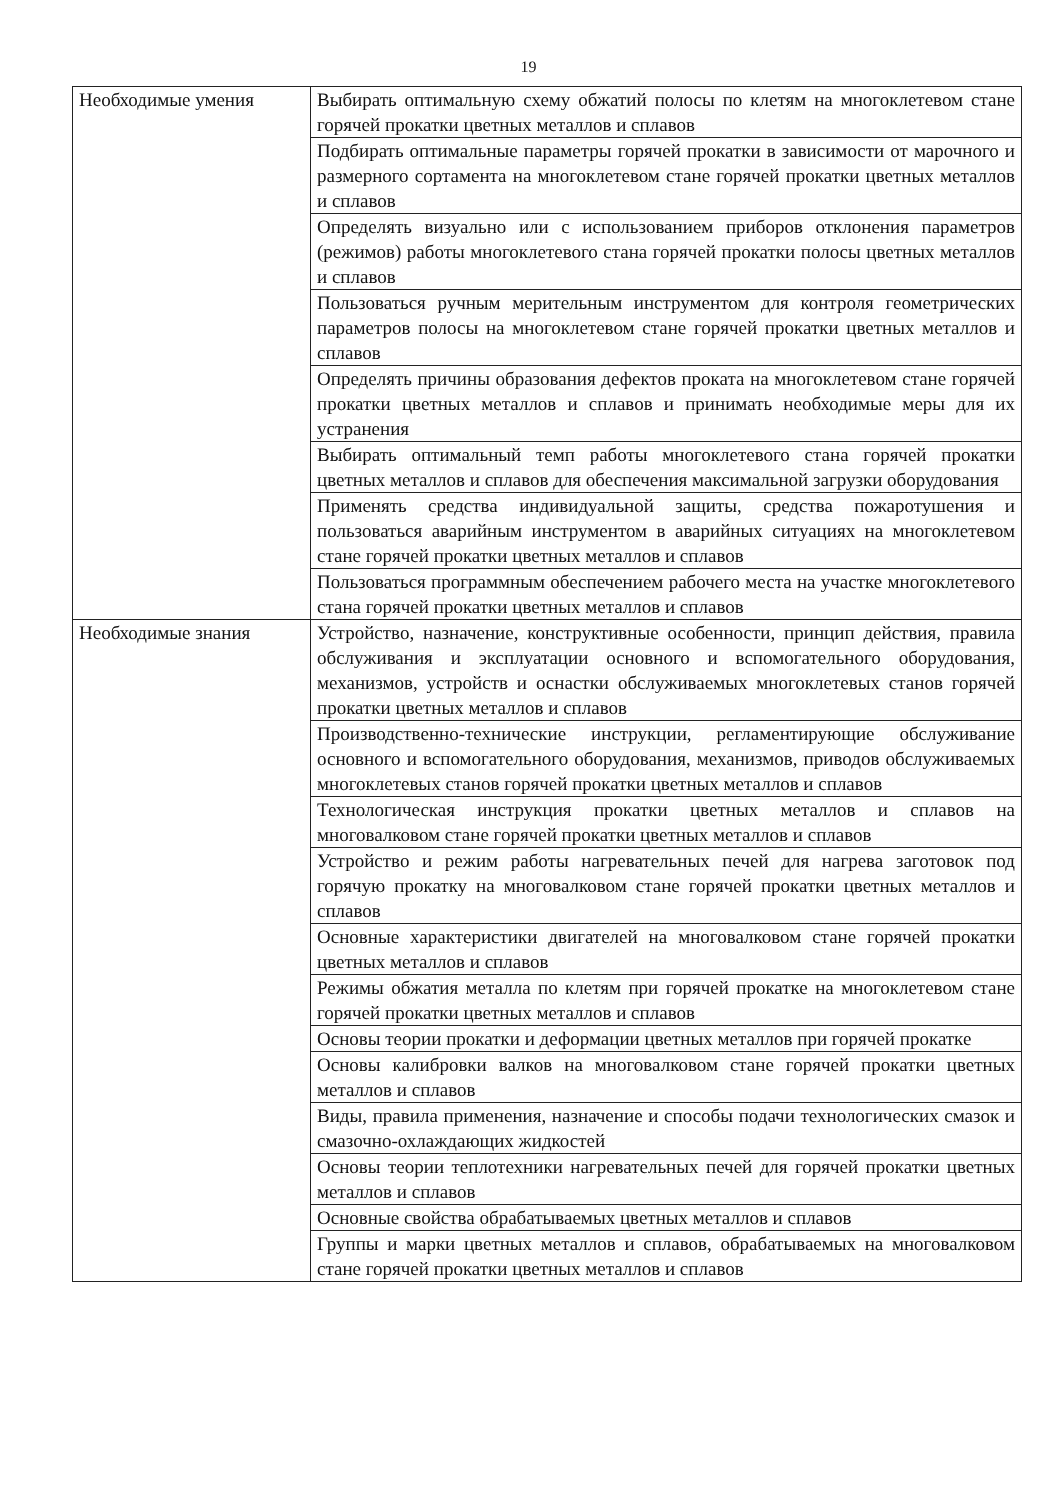19
| Необходимые умения | Выбирать оптимальную схему обжатий полосы по клетям на многоклетевом стане горячей прокатки цветных металлов и сплавов |
| | Подбирать оптимальные параметры горячей прокатки в зависимости от марочного и размерного сортамента на многоклетевом стане горячей прокатки цветных металлов и сплавов |
| | Определять визуально или с использованием приборов отклонения параметров (режимов) работы многоклетевого стана горячей прокатки полосы цветных металлов и сплавов |
| | Пользоваться ручным мерительным инструментом для контроля геометрических параметров полосы на многоклетевом стане горячей прокатки цветных металлов и сплавов |
| | Определять причины образования дефектов проката на многоклетевом стане горячей прокатки цветных металлов и сплавов и принимать необходимые меры для их устранения |
| | Выбирать оптимальный темп работы многоклетевого стана горячей прокатки цветных металлов и сплавов для обеспечения максимальной загрузки оборудования |
| | Применять средства индивидуальной защиты, средства пожаротушения и пользоваться аварийным инструментом в аварийных ситуациях на многоклетевом стане горячей прокатки цветных металлов и сплавов |
| | Пользоваться программным обеспечением рабочего места на участке многоклетевого стана горячей прокатки цветных металлов и сплавов |
| Необходимые знания | Устройство, назначение, конструктивные особенности, принцип действия, правила обслуживания и эксплуатации основного и вспомогательного оборудования, механизмов, устройств и оснастки обслуживаемых многоклетевых станов горячей прокатки цветных металлов и сплавов |
| | Производственно-технические инструкции, регламентирующие обслуживание основного и вспомогательного оборудования, механизмов, приводов обслуживаемых многоклетевых станов горячей прокатки цветных металлов и сплавов |
| | Технологическая инструкция прокатки цветных металлов и сплавов на многовалковом стане горячей прокатки цветных металлов и сплавов |
| | Устройство и режим работы нагревательных печей для нагрева заготовок под горячую прокатку на многовалковом стане горячей прокатки цветных металлов и сплавов |
| | Основные характеристики двигателей на многовалковом стане горячей прокатки цветных металлов и сплавов |
| | Режимы обжатия металла по клетям при горячей прокатке на многоклетевом стане горячей прокатки цветных металлов и сплавов |
| | Основы теории прокатки и деформации цветных металлов при горячей прокатке |
| | Основы калибровки валков на многовалковом стане горячей прокатки цветных металлов и сплавов |
| | Виды, правила применения, назначение и способы подачи технологических смазок и смазочно-охлаждающих жидкостей |
| | Основы теории теплотехники нагревательных печей для горячей прокатки цветных металлов и сплавов |
| | Основные свойства обрабатываемых цветных металлов и сплавов |
| | Группы и марки цветных металлов и сплавов, обрабатываемых на многовалковом стане горячей прокатки цветных металлов и сплавов |